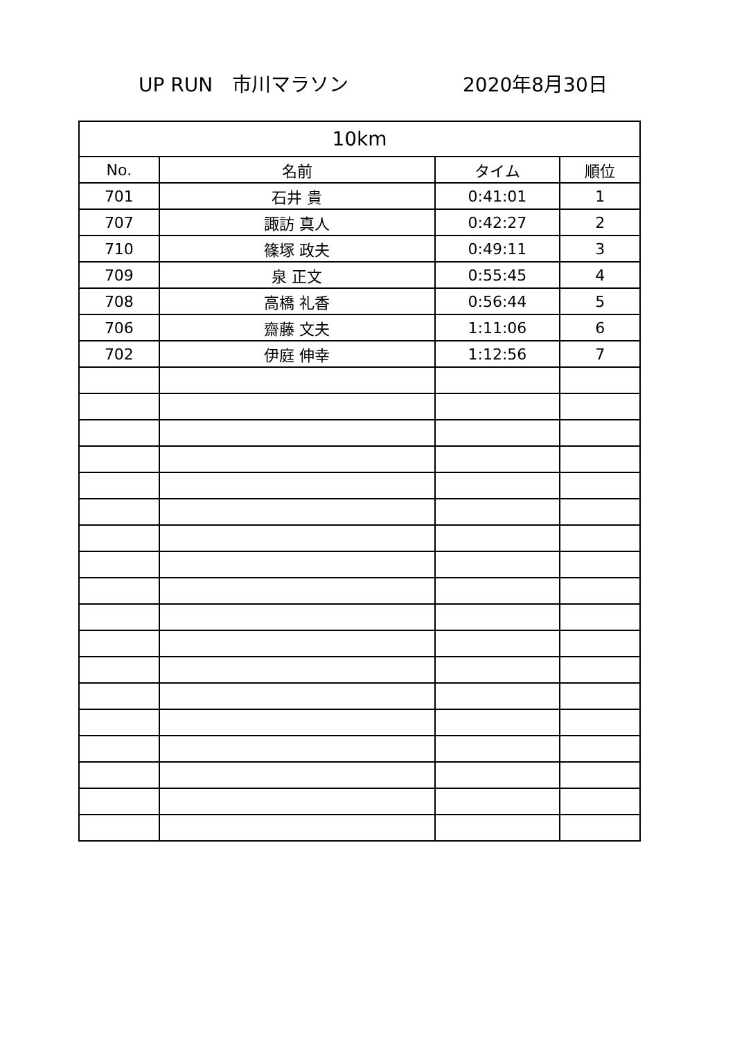UP RUN　市川マラソン 2020年8月30日
| 10km | | | |
| --- | --- | --- | --- |
| No. | 名前 | タイム | 順位 |
| 701 | 石井 貴 | 0:41:01 | 1 |
| 707 | 諏訪 真人 | 0:42:27 | 2 |
| 710 | 篠塚 政夫 | 0:49:11 | 3 |
| 709 | 泉 正文 | 0:55:45 | 4 |
| 708 | 高橋 礼香 | 0:56:44 | 5 |
| 706 | 齋藤 文夫 | 1:11:06 | 6 |
| 702 | 伊庭 伸幸 | 1:12:56 | 7 |